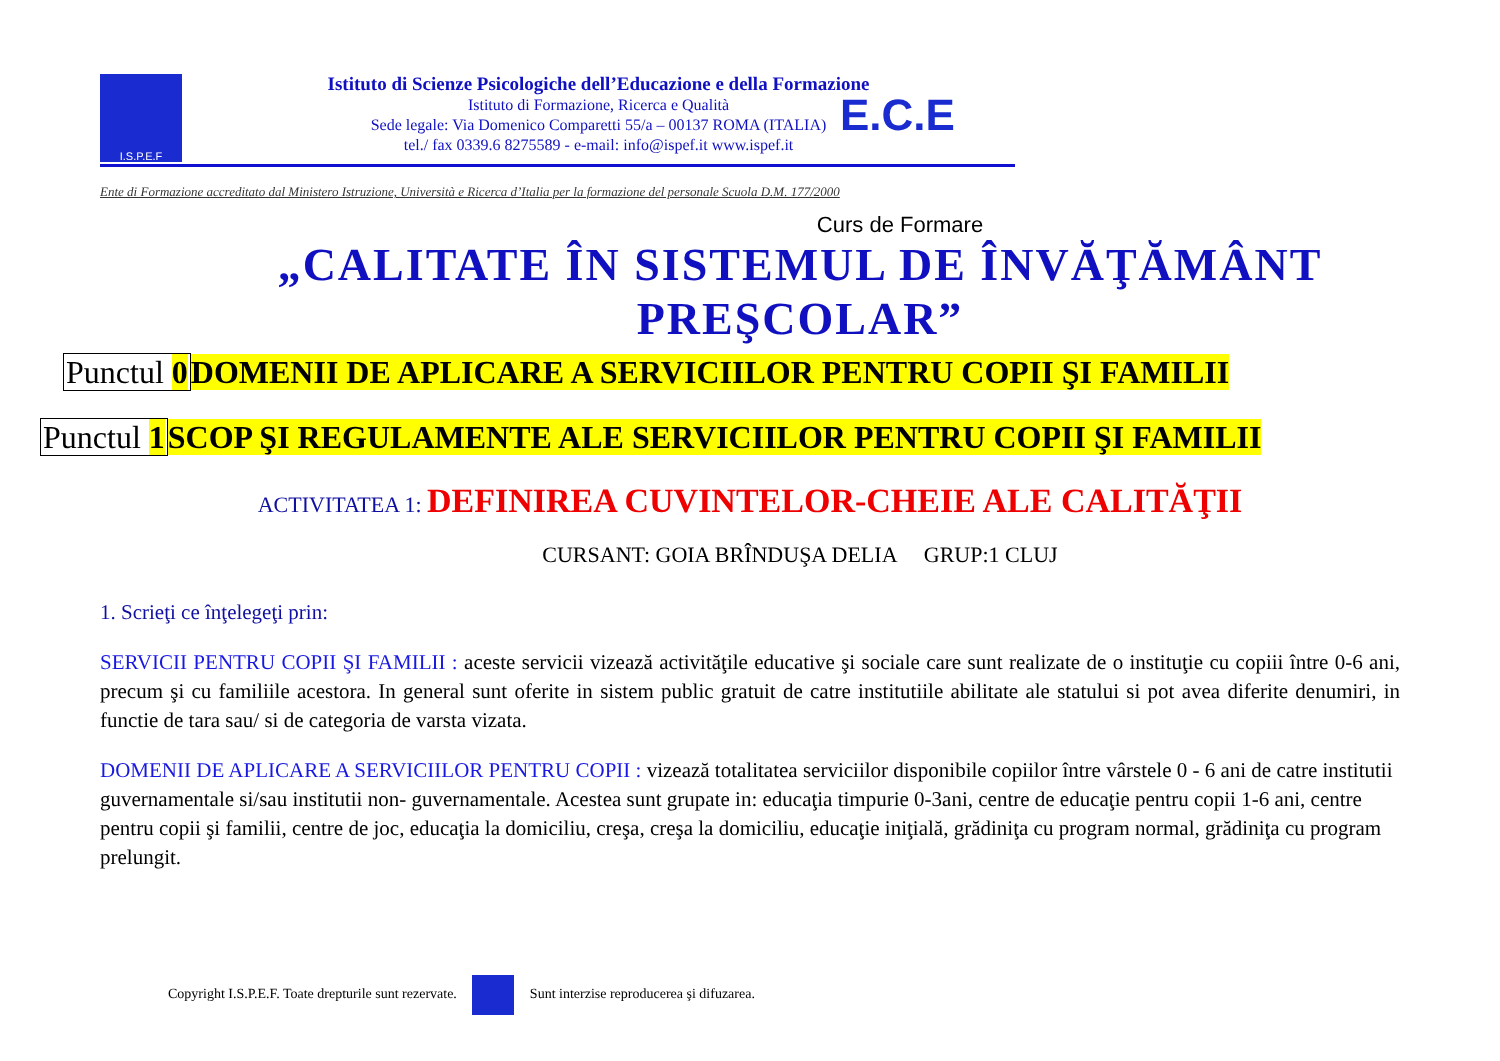I.S.P.E.F
Istituto di Scienze Psicologiche dell’Educazione e della Formazione
Istituto di Formazione, Ricerca e Qualità
Sede legale: Via Domenico Comparetti 55/a – 00137 ROMA (ITALIA)
tel./ fax 0339.6 8275589 - e-mail: info@ispef.it www.ispef.it
E.C.E
Ente di Formazione accreditato dal Ministero Istruzione, Università e Ricerca d’Italia per la formazione del personale Scuola D.M. 177/2000
Curs de Formare
„CALITATE ÎN SISTEMUL DE ÎNVĂŢĂMÂNT
PREŞCOLAR”
Punctul 0 DOMENII DE APLICARE A SERVICIILOR PENTRU COPII ŞI FAMILII
Punctul 1 SCOP ŞI REGULAMENTE ALE SERVICIILOR PENTRU COPII ŞI FAMILII
ACTIVITATEA 1: DEFINIREA CUVINTELOR-CHEIE ALE CALITĂŢII
CURSANT: GOIA BRÎNDUŞA DELIA GRUP:1 CLUJ
1. Scrieţi ce înţelegeţi prin:
SERVICII PENTRU COPII ŞI FAMILII : aceste servicii vizează activităţile educative şi sociale care sunt realizate de o instituţie cu copiii între 0-6 ani, precum şi cu familiile acestora. In general sunt oferite in sistem public gratuit de catre institutiile abilitate ale statului si pot avea diferite denumiri, in functie de tara sau/ si de categoria de varsta vizata.
DOMENII DE APLICARE A SERVICIILOR PENTRU COPII : vizează totalitatea serviciilor disponibile copiilor între vârstele 0 - 6 ani de catre institutii guvernamentale si/sau institutii non- guvernamentale. Acestea sunt grupate in: educaţia timpurie 0-3ani, centre de educaţie pentru copii 1-6 ani, centre pentru copii şi familii, centre de joc, educaţia la domiciliu, creşa, creşa la domiciliu, educaţie iniţială, grădiniţa cu program normal, grădiniţa cu program prelungit.
Copyright I.S.P.E.F. Toate drepturile sunt rezervate. Sunt interzise reproducerea şi difuzarea.